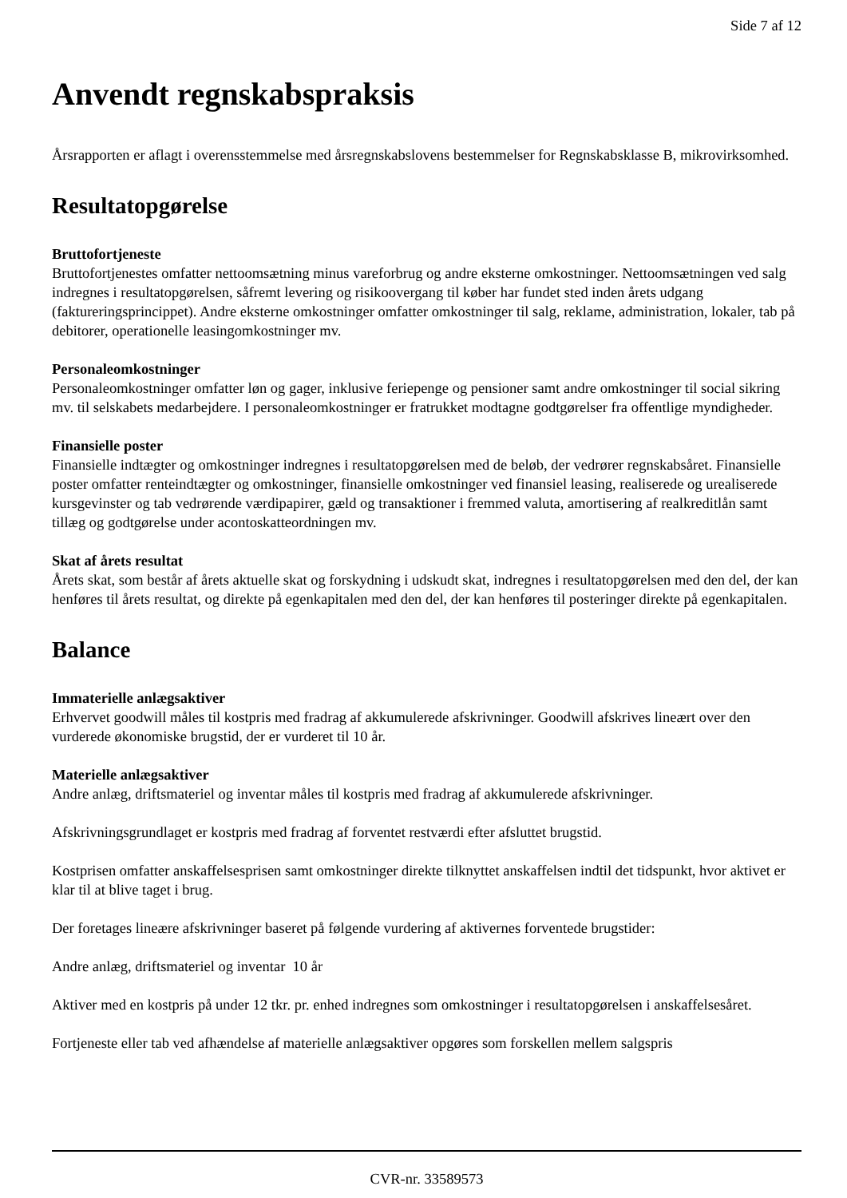Side 7 af 12
Anvendt regnskabspraksis
Årsrapporten er aflagt i overensstemmelse med årsregnskabslovens bestemmelser for Regnskabsklasse B, mikrovirksomhed.
Resultatopgørelse
Bruttofortjeneste
Bruttofortjenestes omfatter nettoomsætning minus vareforbrug og andre eksterne omkostninger. Nettoomsætningen ved salg indregnes i resultatopgørelsen, såfremt levering og risikoovergang til køber har fundet sted inden årets udgang (faktureringsprincippet). Andre eksterne omkostninger omfatter omkostninger til salg, reklame, administration, lokaler, tab på debitorer, operationelle leasingomkostninger mv.
Personaleomkostninger
Personaleomkostninger omfatter løn og gager, inklusive feriepenge og pensioner samt andre omkostninger til social sikring mv. til selskabets medarbejdere. I personaleomkostninger er fratrukket modtagne godtgørelser fra offentlige myndigheder.
Finansielle poster
Finansielle indtægter og omkostninger indregnes i resultatopgørelsen med de beløb, der vedrører regnskabsåret. Finansielle poster omfatter renteindtægter og omkostninger, finansielle omkostninger ved finansiel leasing, realiserede og urealiserede kursgevinster og tab vedrørende værdipapirer, gæld og transaktioner i fremmed valuta, amortisering af realkreditlån samt tillæg og godtgørelse under acontoskatteordningen mv.
Skat af årets resultat
Årets skat, som består af årets aktuelle skat og forskydning i udskudt skat, indregnes i resultatopgørelsen med den del, der kan henføres til årets resultat, og direkte på egenkapitalen med den del, der kan henføres til posteringer direkte på egenkapitalen.
Balance
Immaterielle anlægsaktiver
Erhvervet goodwill måles til kostpris med fradrag af akkumulerede afskrivninger. Goodwill afskrives lineært over den vurderede økonomiske brugstid, der er vurderet til 10 år.
Materielle anlægsaktiver
Andre anlæg, driftsmateriel og inventar måles til kostpris med fradrag af akkumulerede afskrivninger.
Afskrivningsgrundlaget er kostpris med fradrag af forventet restværdi efter afsluttet brugstid.
Kostprisen omfatter anskaffelsesprisen samt omkostninger direkte tilknyttet anskaffelsen indtil det tidspunkt, hvor aktivet er klar til at blive taget i brug.
Der foretages lineære afskrivninger baseret på følgende vurdering af aktivernes forventede brugstider:
Andre anlæg, driftsmateriel og inventar 10 år
Aktiver med en kostpris på under 12 tkr. pr. enhed indregnes som omkostninger i resultatopgørelsen i anskaffelsesåret.
Fortjeneste eller tab ved afhændelse af materielle anlægsaktiver opgøres som forskellen mellem salgspris
CVR-nr. 33589573